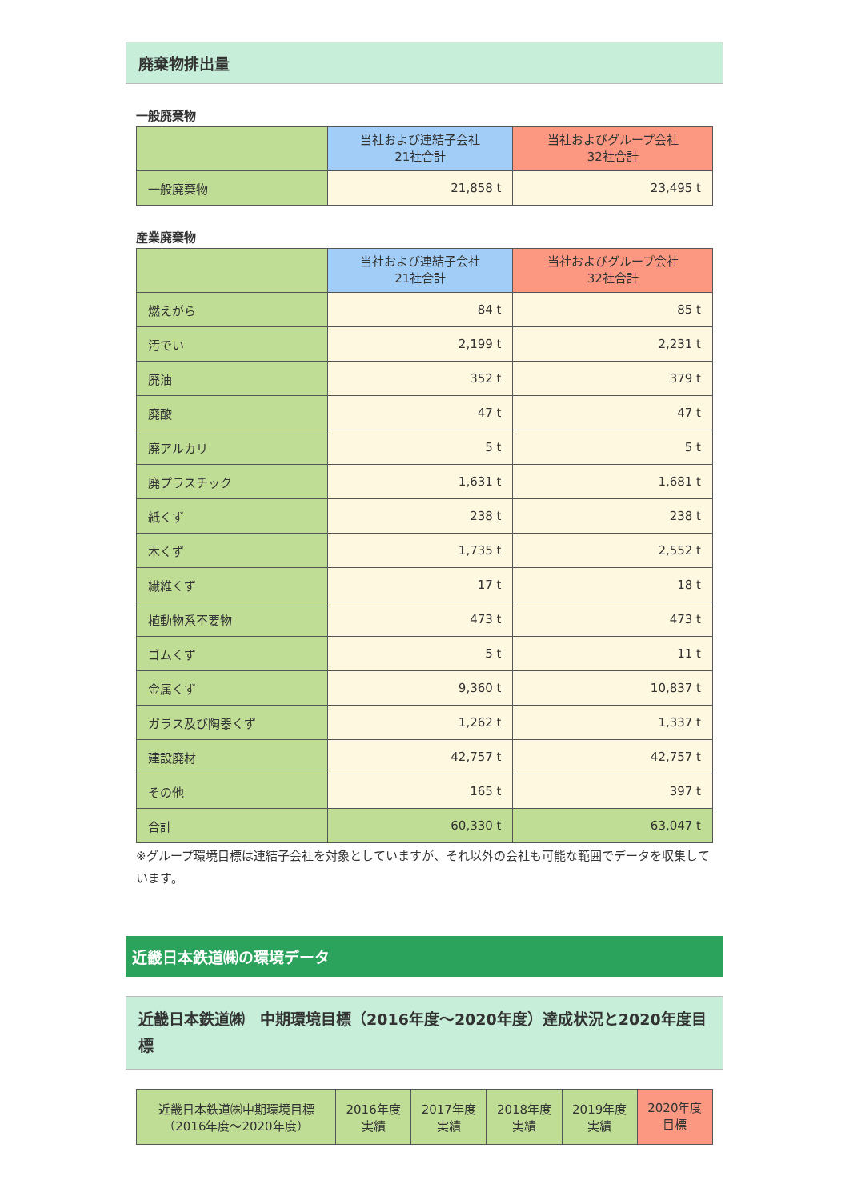廃棄物排出量
一般廃棄物
| | 当社および連結子会社 21社合計 | 当社およびグループ会社 32社合計 |
| --- | --- | --- |
| 一般廃棄物 | 21,858 t | 23,495 t |
産業廃棄物
| | 当社および連結子会社 21社合計 | 当社およびグループ会社 32社合計 |
| --- | --- | --- |
| 燃えがら | 84 t | 85 t |
| 汚でい | 2,199 t | 2,231 t |
| 廃油 | 352 t | 379 t |
| 廃酸 | 47 t | 47 t |
| 廃アルカリ | 5 t | 5 t |
| 廃プラスチック | 1,631 t | 1,681 t |
| 紙くず | 238 t | 238 t |
| 木くず | 1,735 t | 2,552 t |
| 繊維くず | 17 t | 18 t |
| 植動物系不要物 | 473 t | 473 t |
| ゴムくず | 5 t | 11 t |
| 金属くず | 9,360 t | 10,837 t |
| ガラス及び陶器くず | 1,262 t | 1,337 t |
| 建設廃材 | 42,757 t | 42,757 t |
| その他 | 165 t | 397 t |
| 合計 | 60,330 t | 63,047 t |
※グループ環境目標は連結子会社を対象としていますが、それ以外の会社も可能な範囲でデータを収集しています。
近畿日本鉄道㈱の環境データ
近畿日本鉄道㈱　中期環境目標（2016年度～2020年度）達成状況と2020年度目標
| 近畿日本鉄道㈱中期環境目標 （2016年度～2020年度） | 2016年度 実績 | 2017年度 実績 | 2018年度 実績 | 2019年度 実績 | 2020年度 目標 |